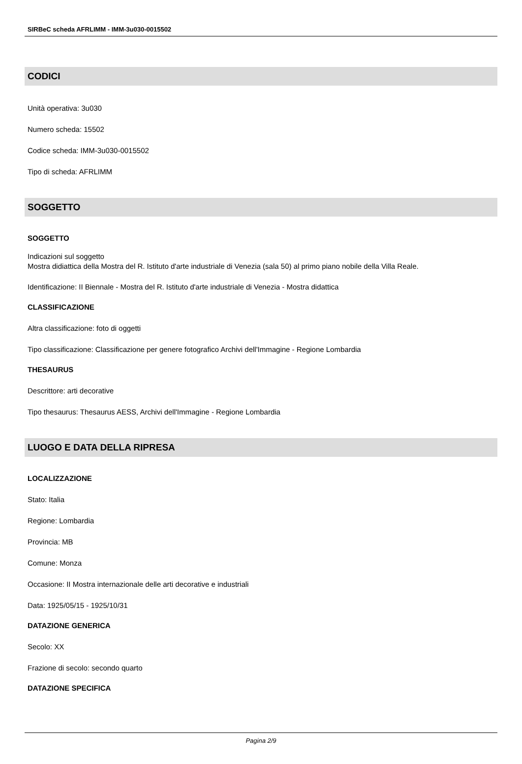SIRBeC scheda AFRLIMM - IMM-3u030-0015502
CODICI
Unità operativa: 3u030
Numero scheda: 15502
Codice scheda: IMM-3u030-0015502
Tipo di scheda: AFRLIMM
SOGGETTO
SOGGETTO
Indicazioni sul soggetto
Mostra didiattica della Mostra del R. Istituto d'arte industriale di Venezia (sala 50) al primo piano nobile della Villa Reale.
Identificazione: II Biennale - Mostra del R. Istituto d'arte industriale di Venezia - Mostra didattica
CLASSIFICAZIONE
Altra classificazione: foto di oggetti
Tipo classificazione: Classificazione per genere fotografico Archivi dell'Immagine - Regione Lombardia
THESAURUS
Descrittore: arti decorative
Tipo thesaurus: Thesaurus AESS, Archivi dell'Immagine - Regione Lombardia
LUOGO E DATA DELLA RIPRESA
LOCALIZZAZIONE
Stato: Italia
Regione: Lombardia
Provincia: MB
Comune: Monza
Occasione: II Mostra internazionale delle arti decorative e industriali
Data: 1925/05/15 - 1925/10/31
DATAZIONE GENERICA
Secolo: XX
Frazione di secolo: secondo quarto
DATAZIONE SPECIFICA
Pagina 2/9